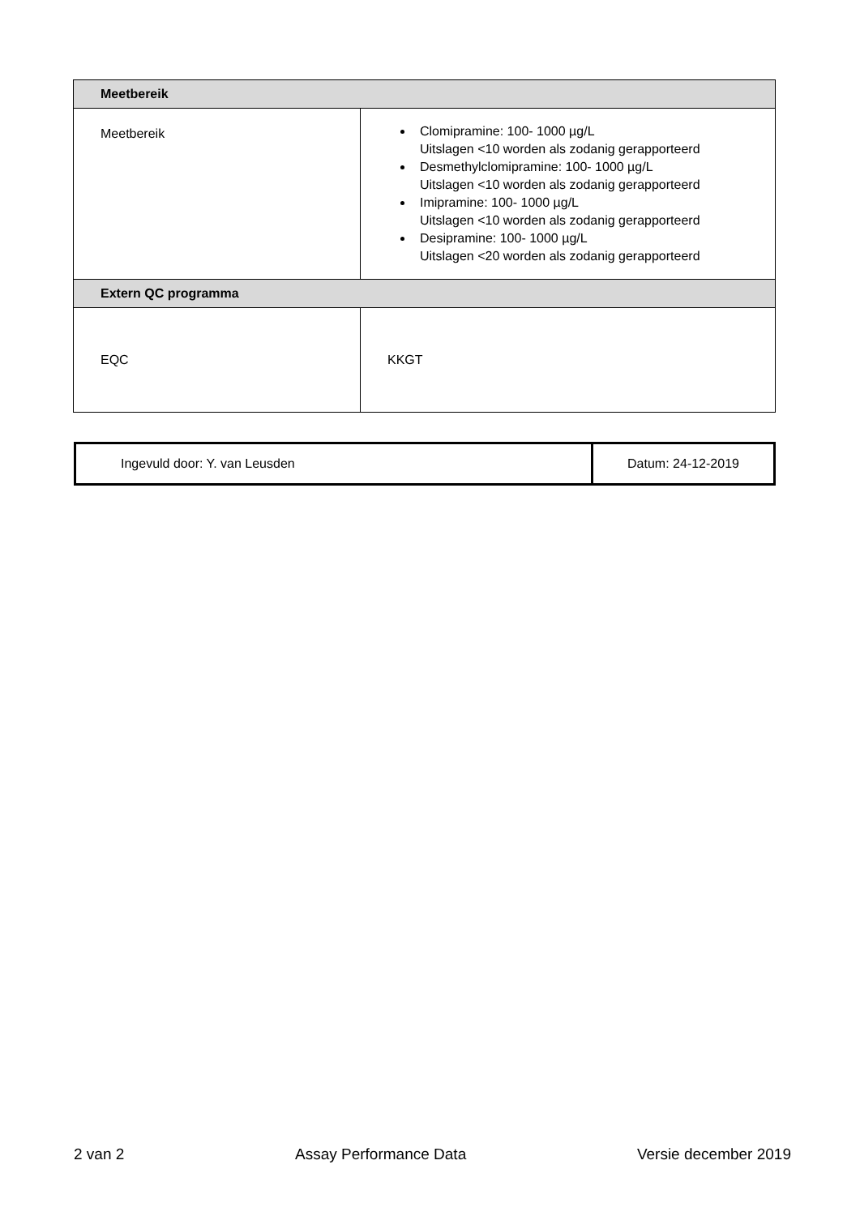| Meetbereik | |
| Meetbereik | Clomipramine: 100- 1000 µg/L Uitslagen <10 worden als zodanig gerapporteerd Desmethylclomipramine: 100- 1000 µg/L Uitslagen <10 worden als zodanig gerapporteerd Imipramine: 100- 1000 µg/L Uitslagen <10 worden als zodanig gerapporteerd Desipramine: 100- 1000 µg/L Uitslagen <20 worden als zodanig gerapporteerd |
| Extern QC programma | |
| EQC | KKGT |
| Ingevuld door: Y. van Leusden | Datum: 24-12-2019 |
2 van 2 Assay Performance Data Versie december 2019